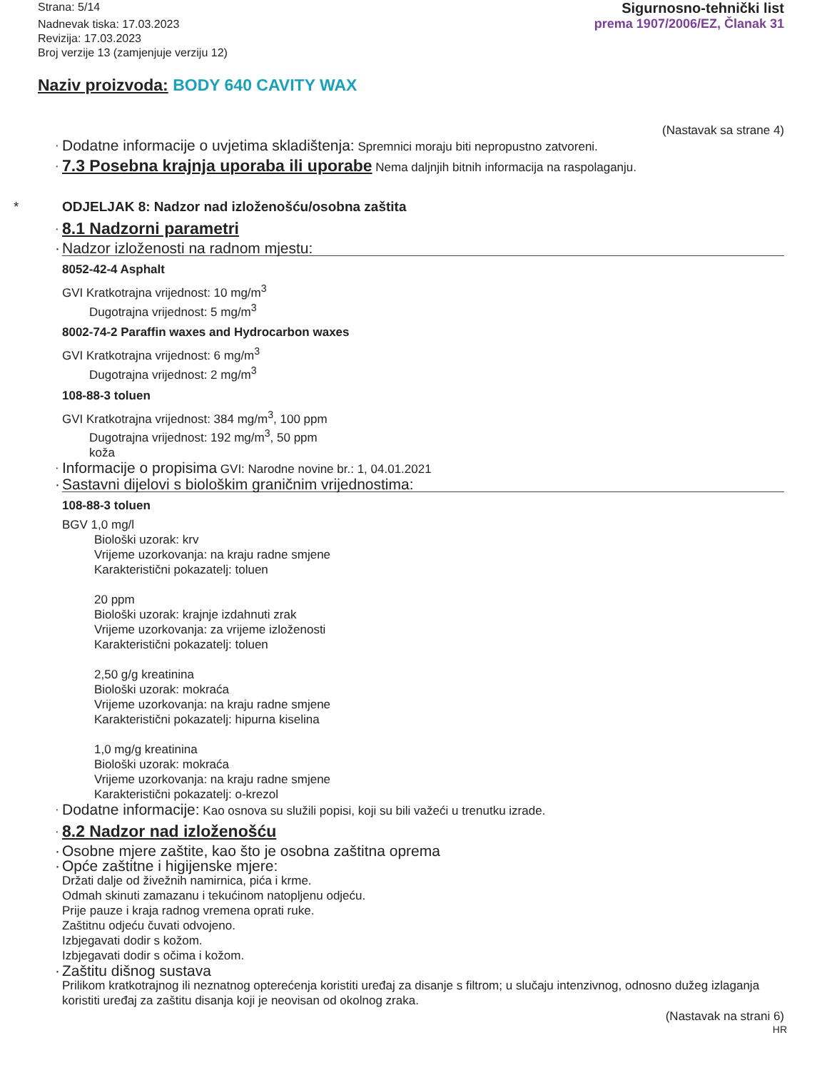Strana: 5/14
Nadnevak tiska: 17.03.2023
Revizija: 17.03.2023
Broj verzije 13 (zamjenjuje verziju 12)
Sigurnosno-tehnički list
prema 1907/2006/EZ, Članak 31
Naziv proizvoda: BODY 640 CAVITY WAX
(Nastavak sa strane 4)
· Dodatne informacije o uvjetima skladištenja: Spremnici moraju biti nepropustno zatvoreni.
· 7.3 Posebna krajnja uporaba ili uporabe Nema daljnjih bitnih informacija na raspolaganju.
* ODJELJAK 8: Nadzor nad izloženošću/osobna zaštita
· 8.1 Nadzorni parametri
· Nadzor izloženosti na radnom mjestu:
8052-42-4 Asphalt
GVI Kratkotrajna vrijednost: 10 mg/m<sup>3</sup>
Dugotrajna vrijednost: 5 mg/m<sup>3</sup>
8002-74-2 Paraffin waxes and Hydrocarbon waxes
GVI Kratkotrajna vrijednost: 6 mg/m<sup>3</sup>
Dugotrajna vrijednost: 2 mg/m<sup>3</sup>
108-88-3 toluen
GVI Kratkotrajna vrijednost: 384 mg/m<sup>3</sup>, 100 ppm
Dugotrajna vrijednost: 192 mg/m<sup>3</sup>, 50 ppm
koža
· Informacije o propisima GVI: Narodne novine br.: 1, 04.01.2021
· Sastavni dijelovi s biološkim graničnim vrijednostima:
108-88-3 toluen
BGV 1,0 mg/l
Biološki uzorak: krv
Vrijeme uzorkovanja: na kraju radne smjene
Karakteristični pokazatelj: toluen
20 ppm
Biološki uzorak: krajnje izdahnuti zrak
Vrijeme uzorkovanja: za vrijeme izloženosti
Karakteristični pokazatelj: toluen
2,50 g/g kreatinina
Biološki uzorak: mokraća
Vrijeme uzorkovanja: na kraju radne smjene
Karakteristični pokazatelj: hipurna kiselina
1,0 mg/g kreatinina
Biološki uzorak: mokraća
Vrijeme uzorkovanja: na kraju radne smjene
Karakteristični pokazatelj: o-krezol
· Dodatne informacije: Kao osnova su služili popisi, koji su bili važeći u trenutku izrade.
· 8.2 Nadzor nad izloženošću
· Osobne mjere zaštite, kao što je osobna zaštitna oprema
· Opće zaštitne i higijenske mjere:
Držati dalje od živežnih namirnica, pića i krme.
Odmah skinuti zamazanu i tekućinom natopljenu odjeću.
Prije pauze i kraja radnog vremena oprati ruke.
Zaštitnu odjeću čuvati odvojeno.
Izbjegavati dodir s kožom.
Izbjegavati dodir s očima i kožom.
· Zaštitu dišnog sustava
Prilikom kratkotrajnog ili neznatnog opterećenja koristiti uređaj za disanje s filtrom; u slučaju intenzivnog, odnosno dužeg izlaganja koristiti uređaj za zaštitu disanja koji je neovisan od okolnog zraka.
(Nastavak na strani 6)
HR